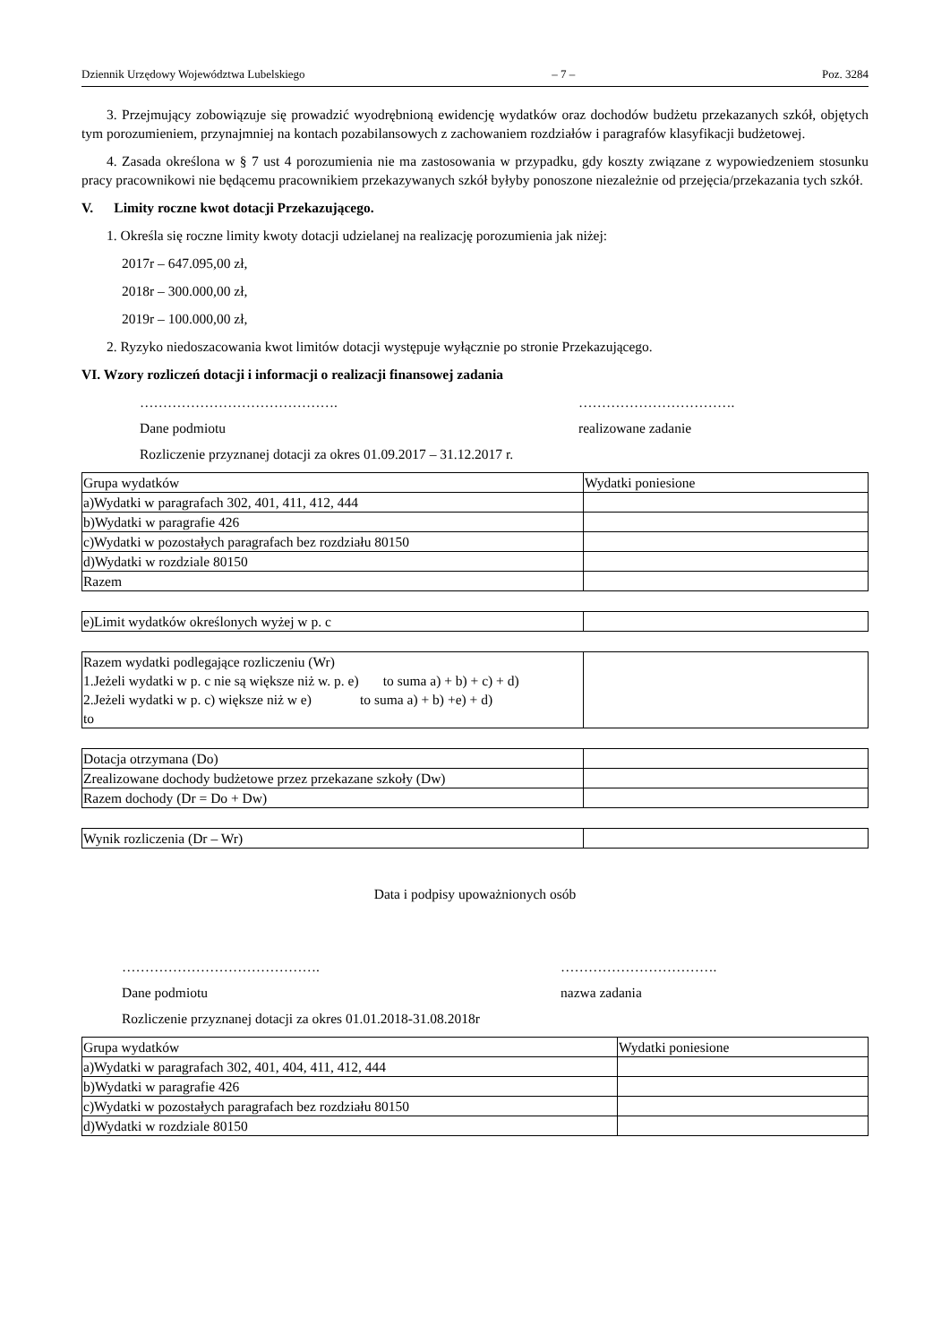Dziennik Urzędowy Województwa Lubelskiego – 7 – Poz. 3284
3. Przejmujący zobowiązuje się prowadzić wyodrębnioną ewidencję wydatków oraz dochodów budżetu przekazanych szkół, objętych tym porozumieniem, przynajmniej na kontach pozabilansowych z zachowaniem rozdziałów i paragrafów klasyfikacji budżetowej.
4. Zasada określona w § 7 ust 4 porozumienia nie ma zastosowania w przypadku, gdy koszty związane z wypowiedzeniem stosunku pracy pracownikowi nie będącemu pracownikiem przekazywanych szkół byłyby ponoszone niezależnie od przejęcia/przekazania tych szkół.
V. Limity roczne kwot dotacji Przekazującego.
1. Określa się roczne limity kwoty dotacji udzielanej na realizację porozumienia jak niżej:
2017r – 647.095,00 zł,
2018r – 300.000,00 zł,
2019r – 100.000,00 zł,
2. Ryzyko niedoszacowania kwot limitów dotacji występuje wyłącznie po stronie Przekazującego.
VI. Wzory rozliczeń dotacji i informacji o realizacji finansowej zadania
……………………………………. …………………………….
Dane podmiotu realizowane zadanie
Rozliczenie przyznanej dotacji za okres 01.09.2017 – 31.12.2017 r.
| Grupa wydatków | Wydatki poniesione |
| a)Wydatki w paragrafach 302, 401, 411, 412, 444 | |
| b)Wydatki w paragrafie 426 | |
| c)Wydatki w pozostałych paragrafach bez rozdziału 80150 | |
| d)Wydatki w rozdziale 80150 | |
| Razem | |
| e)Limit wydatków określonych wyżej w p. c | |
| Razem wydatki podlegające rozliczeniu (Wr) 1.Jeżeli wydatki w p. c nie są większe niż w. p. e) to suma a) + b) + c) + d) 2.Jeżeli wydatki w p. c) większe niż w e) to suma a) + b) +e) + d) to | |
| Dotacja otrzymana (Do) | |
| Zrealizowane dochody budżetowe przez przekazane szkoły (Dw) | |
| Razem dochody (Dr = Do + Dw) | |
| Wynik rozliczenia (Dr – Wr) | |
Data i podpisy upoważnionych osób
……………………………………. …………………………….
Dane podmiotu nazwa zadania
Rozliczenie przyznanej dotacji za okres 01.01.2018-31.08.2018r
| Grupa wydatków | Wydatki poniesione |
| a)Wydatki w paragrafach 302, 401, 404, 411, 412, 444 | |
| b)Wydatki w paragrafie 426 | |
| c)Wydatki w pozostałych paragrafach bez rozdziału 80150 | |
| d)Wydatki w rozdziale 80150 | |